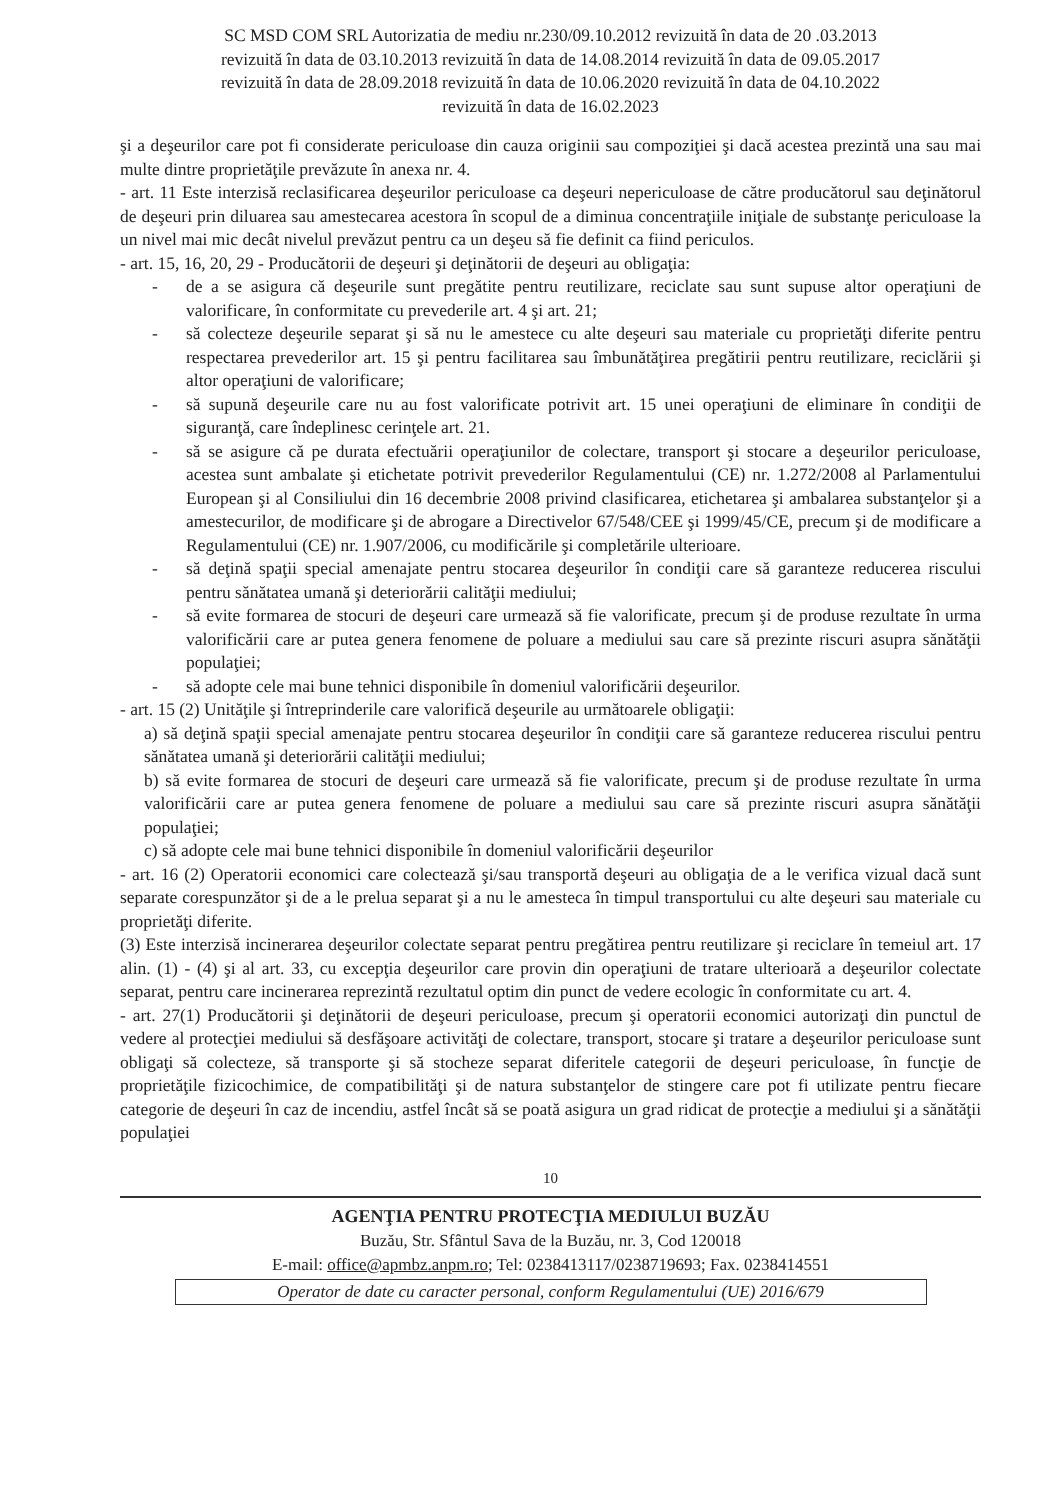SC MSD COM SRL Autorizatia de mediu nr.230/09.10.2012 revizuită în data de 20 .03.2013
revizuită în data de 03.10.2013 revizuită în data de 14.08.2014 revizuită în data de 09.05.2017
revizuită în data de 28.09.2018 revizuită în data de 10.06.2020 revizuită în data de 04.10.2022
revizuită în data de 16.02.2023
şi a deşeurilor care pot fi considerate periculoase din cauza originii sau compoziţiei şi dacă acestea prezintă una sau mai multe dintre proprietăţile prevăzute în anexa nr. 4.
- art. 11 Este interzisă reclasificarea deşeurilor periculoase ca deşeuri nepericuloase de către producătorul sau deţinătorul de deşeuri prin diluarea sau amestecarea acestora în scopul de a diminua concentraţiile iniţiale de substanţe periculoase la un nivel mai mic decât nivelul prevăzut pentru ca un deşeu să fie definit ca fiind periculos.
- art. 15, 16, 20, 29 - Producătorii de deşeuri şi deţinătorii de deşeuri au obligaţia:
- de a se asigura că deşeurile sunt pregătite pentru reutilizare, reciclate sau sunt supuse altor operaţiuni de valorificare, în conformitate cu prevederile art. 4 şi art. 21;
- să colecteze deşeurile separat şi să nu le amestece cu alte deşeuri sau materiale cu proprietăţi diferite pentru respectarea prevederilor art. 15 şi pentru facilitarea sau îmbunătăţirea pregătirii pentru reutilizare, reciclării şi altor operaţiuni de valorificare;
- să supună deşeurile care nu au fost valorificate potrivit art. 15 unei operaţiuni de eliminare în condiţii de siguranţă, care îndeplinesc cerinţele art. 21.
- să se asigure că pe durata efectuării operaţiunilor de colectare, transport şi stocare a deşeurilor periculoase, acestea sunt ambalate şi etichetate potrivit prevederilor Regulamentului (CE) nr. 1.272/2008 al Parlamentului European şi al Consiliului din 16 decembrie 2008 privind clasificarea, etichetarea şi ambalarea substanţelor şi a amestecurilor, de modificare şi de abrogare a Directivelor 67/548/CEE şi 1999/45/CE, precum şi de modificare a Regulamentului (CE) nr. 1.907/2006, cu modificările şi completările ulterioare.
- să deţină spaţii special amenajate pentru stocarea deşeurilor în condiţii care să garanteze reducerea riscului pentru sănătatea umană şi deteriorării calităţii mediului;
- să evite formarea de stocuri de deşeuri care urmează să fie valorificate, precum şi de produse rezultate în urma valorificării care ar putea genera fenomene de poluare a mediului sau care să prezinte riscuri asupra sănătăţii populaţiei;
- să adopte cele mai bune tehnici disponibile în domeniul valorificării deşeurilor.
- art. 15 (2) Unităţile şi întreprinderile care valorifică deşeurile au următoarele obligaţii:
a) să deţină spaţii special amenajate pentru stocarea deşeurilor în condiţii care să garanteze reducerea riscului pentru sănătatea umană şi deteriorării calităţii mediului;
b) să evite formarea de stocuri de deşeuri care urmează să fie valorificate, precum şi de produse rezultate în urma valorificării care ar putea genera fenomene de poluare a mediului sau care să prezinte riscuri asupra sănătăţii populaţiei;
c) să adopte cele mai bune tehnici disponibile în domeniul valorificării deşeurilor
- art. 16 (2) Operatorii economici care colectează şi/sau transportă deşeuri au obligaţia de a le verifica vizual dacă sunt separate corespunzător şi de a le prelua separat şi a nu le amesteca în timpul transportului cu alte deşeuri sau materiale cu proprietăţi diferite.
(3) Este interzisă incinerarea deşeurilor colectate separat pentru pregătirea pentru reutilizare şi reciclare în temeiul art. 17 alin. (1) - (4) şi al art. 33, cu excepţia deşeurilor care provin din operaţiuni de tratare ulterioară a deşeurilor colectate separat, pentru care incinerarea reprezintă rezultatul optim din punct de vedere ecologic în conformitate cu art. 4.
- art. 27(1) Producătorii şi deţinătorii de deşeuri periculoase, precum şi operatorii economici autorizaţi din punctul de vedere al protecţiei mediului să desfăşoare activităţi de colectare, transport, stocare şi tratare a deşeurilor periculoase sunt obligaţi să colecteze, să transporte şi să stocheze separat diferitele categorii de deşeuri periculoase, în funcţie de proprietăţile fizicochimice, de compatibilităţi şi de natura substanţelor de stingere care pot fi utilizate pentru fiecare categorie de deşeuri în caz de incendiu, astfel încât să se poată asigura un grad ridicat de protecţie a mediului şi a sănătăţii populaţiei
10
AGENŢIA PENTRU PROTECŢIA MEDIULUI BUZĂU
Buzău, Str. Sfântul Sava de la Buzău, nr. 3, Cod 120018
E-mail: office@apmbz.anpm.ro; Tel: 0238413117/0238719693; Fax. 0238414551
Operator de date cu caracter personal, conform Regulamentului (UE) 2016/679